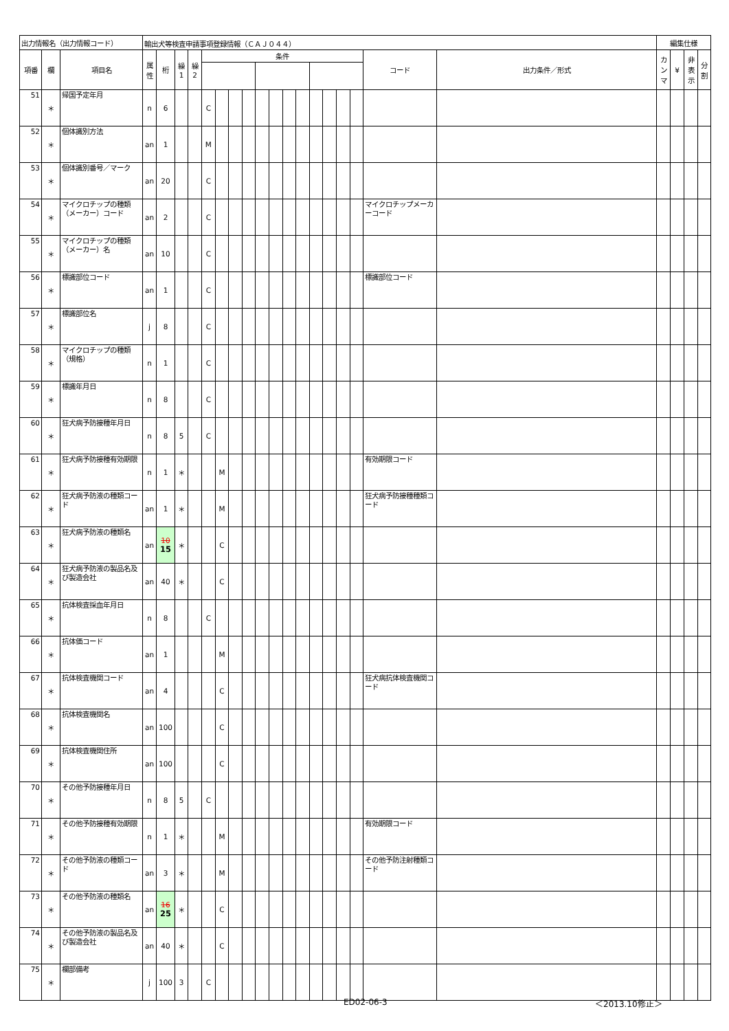| 出力情報名（出力情報コード） | | | 輸出犬等検査申請事項登録情報（ＣＡＪ０４４） | | | | | | | | | | | | | | | | | | 編集仕様 | | | |
| --- | --- | --- | --- | --- | --- | --- | --- | --- | --- | --- | --- | --- | --- | --- | --- | --- | --- | --- | --- | --- | --- | --- | --- | --- |
| 項番 | 欄 | 項目名 | 属 性 | 桁 | 繰 1 | 繰 2 | 条件 | | | | | | | | | | | | コード | 出力条件／形式 | カ ン マ | ¥ | 非 表 示 | 分 割 |
| 51 | ＊ | 帰国予定年月 | n | 6 | | | C | | | | | | | | | | | | | | | | | |
| 52 | ＊ | 個体識別方法 | an | 1 | | | M | | | | | | | | | | | | | | | | | |
| 53 | ＊ | 個体識別番号／マーク | an | 20 | | | C | | | | | | | | | | | | | | | | | |
| 54 | ＊ | マイクロチップの種類（メーカー）コード | an | 2 | | | C | | | | | | | | | | | | マイクロチップメーカーコード | | | | | |
| 55 | ＊ | マイクロチップの種類（メーカー）名 | an | 10 | | | C | | | | | | | | | | | | | | | | | |
| 56 | ＊ | 標識部位コード | an | 1 | | | C | | | | | | | | | | | | 標識部位コード | | | | | |
| 57 | ＊ | 標識部位名 | j | 8 | | | C | | | | | | | | | | | | | | | | | |
| 58 | ＊ | マイクロチップの種類（規格） | n | 1 | | | C | | | | | | | | | | | | | | | | | |
| 59 | ＊ | 標識年月日 | n | 8 | | | C | | | | | | | | | | | | | | | | | |
| 60 | ＊ | 狂犬病予防接種年月日 | n | 8 | 5 | | C | | | | | | | | | | | | | | | | | |
| 61 | ＊ | 狂犬病予防接種有効期限 | n | 1 | ＊ | | | M | | | | | | | | | | | 有効期限コード | | | | | |
| 62 | ＊ | 狂犬病予防液の種類コード | an | 1 | ＊ | | | M | | | | | | | | | | | 狂犬病予防接種種類コード | | | | | |
| 63 | ＊ | 狂犬病予防液の種類名 | an | 10 15 | ＊ | | | C | | | | | | | | | | | | | | | | |
| 64 | ＊ | 狂犬病予防液の製品名及び製造会社 | an | 40 | ＊ | | | C | | | | | | | | | | | | | | | | |
| 65 | ＊ | 抗体検査採血年月日 | n | 8 | | | C | | | | | | | | | | | | | | | | | |
| 66 | ＊ | 抗体価コード | an | 1 | | | | M | | | | | | | | | | | | | | | | |
| 67 | ＊ | 抗体検査機関コード | an | 4 | | | | C | | | | | | | | | | | 狂犬病抗体検査機関コード | | | | | |
| 68 | ＊ | 抗体検査機関名 | an | 100 | | | | C | | | | | | | | | | | | | | | | |
| 69 | ＊ | 抗体検査機関住所 | an | 100 | | | | C | | | | | | | | | | | | | | | | |
| 70 | ＊ | その他予防接種年月日 | n | 8 | 5 | | C | | | | | | | | | | | | | | | | | |
| 71 | ＊ | その他予防接種有効期限 | n | 1 | ＊ | | | M | | | | | | | | | | | 有効期限コード | | | | | |
| 72 | ＊ | その他予防液の種類コード | an | 3 | ＊ | | | M | | | | | | | | | | | その他予防注射種類コード | | | | | |
| 73 | ＊ | その他予防液の種類名 | an | 16 25 | ＊ | | | C | | | | | | | | | | | | | | | | |
| 74 | ＊ | その他予防液の製品名及び製造会社 | an | 40 | ＊ | | | C | | | | | | | | | | | | | | | | |
| 75 | ＊ | 欄部備考 | j | 100 | 3 | | C | | | | | | | | | | | | | | | | | |
ED02-06-3 ＜2013.10修正＞